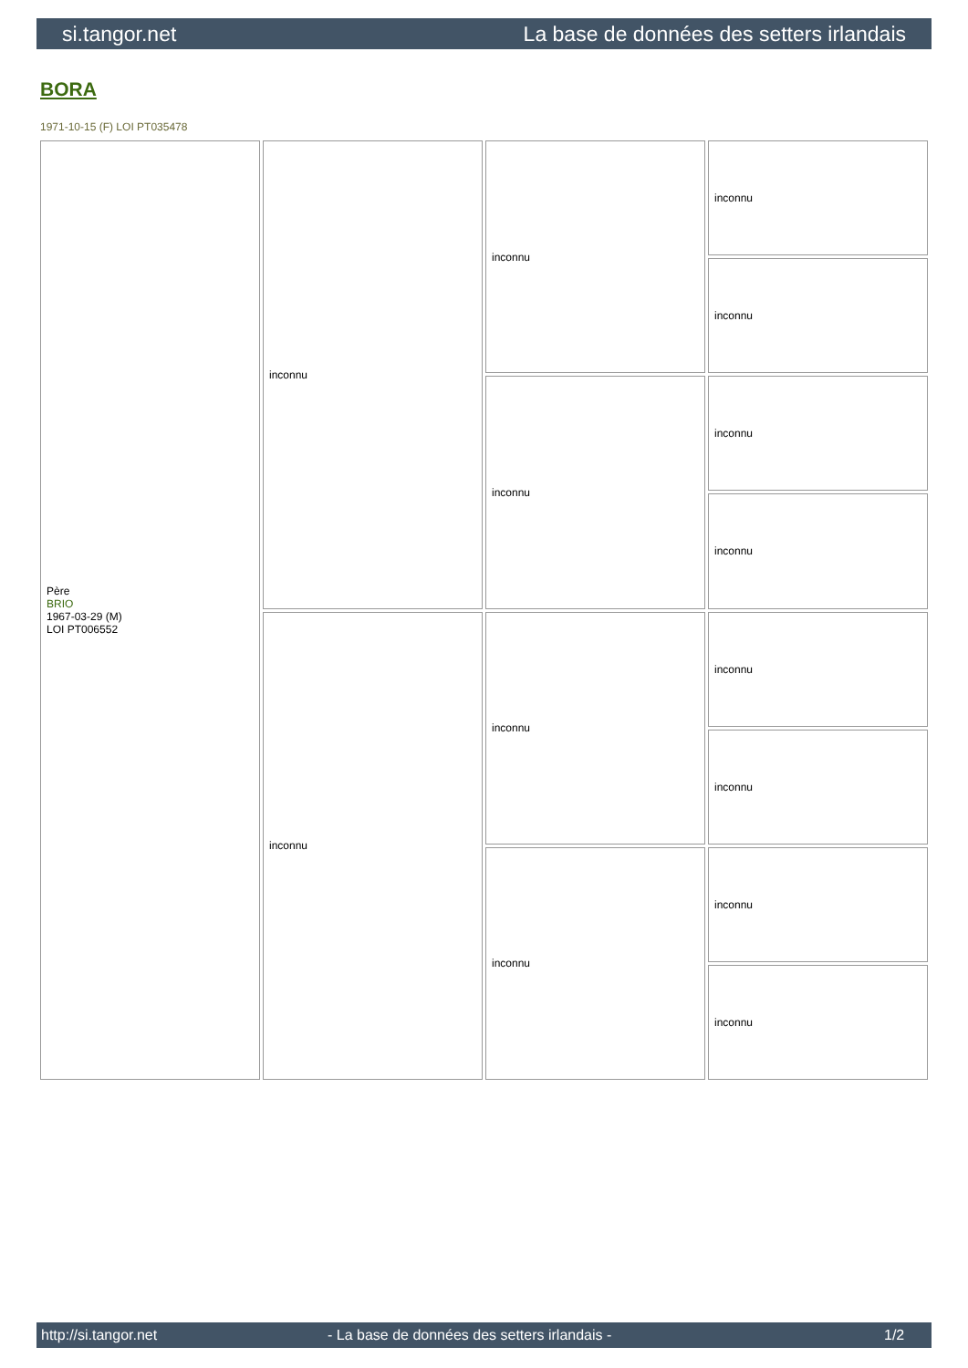si.tangor.net La base de données des setters irlandais
BORA
1971-10-15 (F) LOI PT035478
| Père BRIO 1967-03-29 (M) LOI PT006552 | inconnu | inconnu | inconnu |
| | | | inconnu |
| | | inconnu | inconnu |
| | | | inconnu |
| | inconnu | inconnu | inconnu |
| | | | inconnu |
| | | inconnu | inconnu |
| | | | inconnu |
http://si.tangor.net - La base de données des setters irlandais - 1/2